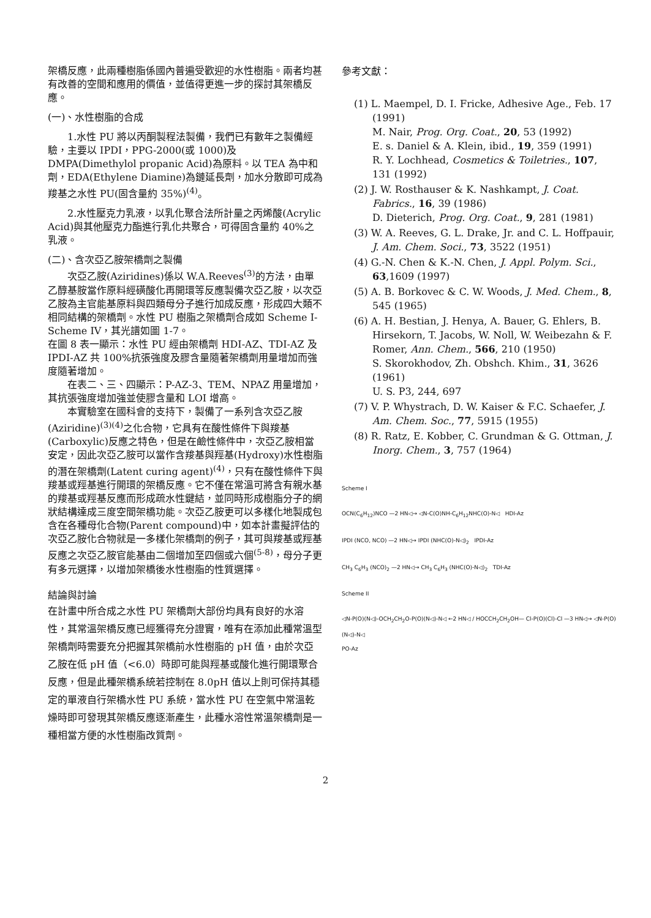架橋反應，此兩種樹脂係國內普遍受歡迎的水性樹脂。兩者均甚有改善的空間和應用的價值，並值得更進一步的探討其架橋反應。
(一)、水性樹脂的合成
1.水性 PU 將以丙酮製程法製備，我們已有數年之製備經驗，主要以 IPDI，PPG-2000(或 1000)及 DMPA(Dimethylol propanic Acid)為原料。以 TEA 為中和劑，EDA(Ethylene Diamine)為鏈延長劑，加水分散即可成為羧基之水性 PU(固含量約 35%)<sup>(4)</sup>。
2.水性壓克力乳液，以乳化聚合法所計量之丙烯酸(Acrylic Acid)與其他壓克力酯進行乳化共聚合，可得固含量約 40%之乳液。
(二)、含次亞乙胺架橋劑之製備
次亞乙胺(Aziridines)係以 W.A.Reeves<sup>(3)</sup>的方法，由單乙醇基胺當作原料經磺酸化再開環等反應製備次亞乙胺，以次亞乙胺為主官能基原料與四類母分子進行加成反應，形成四大類不相同結構的架橋劑。水性 PU 樹脂之架橋劑合成如 Scheme I-Scheme IV，其光譜如圖 1-7。
在圖 8 表一顯示：水性 PU 經由架橋劑 HDI-AZ、TDI-AZ 及 IPDI-AZ 共 100%抗張強度及膠含量隨著架橋劑用量增加而強度隨著增加。
在表二、三、四顯示：P-AZ-3、TEM、NPAZ 用量增加，其抗張強度增加強並使膠含量和 LOI 增高。
本實驗室在國科會的支持下，製備了一系列含次亞乙胺(Aziridine)<sup>(3)(4)</sup>之化合物，它具有在酸性條件下與羧基(Carboxylic)反應之特色，但是在鹼性條件中，次亞乙胺相當安定，因此次亞乙胺可以當作含羧基與羥基(Hydroxy)水性樹脂的潛在架橋劑(Latent curing agent)<sup>(4)</sup>，只有在酸性條件下與羧基或羥基進行開環的架橋反應。它不僅在常溫可將含有親水基的羧基或羥基反應而形成疏水性鍵結，並同時形成樹脂分子的網狀結構達成三度空間架橋功能。次亞乙胺更可以多樣化地製成包含在各種母化合物(Parent compound)中，如本計畫擬評估的次亞乙胺化合物就是一多樣化架橋劑的例子，其可與羧基或羥基反應之次亞乙胺官能基由二個增加至四個或六個<sup>(5-8)</sup>，母分子更有多元選擇，以增加架橋後水性樹脂的性質選擇。
結論與討論
在計畫中所合成之水性 PU 架橋劑大部份均具有良好的水溶性，其常溫架橋反應已經獲得充分證實，唯有在添加此種常溫型架橋劑時需要充分把握其架橋前水性樹脂的 pH 值，由於次亞乙胺在低 pH 值（<6.0）時即可能與羥基或酸化進行開環聚合反應，但是此種架橋系統若控制在 8.0pH 值以上則可保持其穩定的單液自行架橋水性 PU 系統，當水性 PU 在空氣中常溫乾燥時即可發現其架橋反應逐漸產生，此種水溶性常溫架橋劑是一種相當方便的水性樹脂改質劑。
參考文獻：
(1) L. Maempel, D. I. Fricke, Adhesive Age., Feb. 17 (1991)
M. Nair, Prog. Org. Coat., 20, 53 (1992)
E. s. Daniel & A. Klein, ibid., 19, 359 (1991)
R. Y. Lochhead, Cosmetics & Toiletries., 107, 131 (1992)
(2) J. W. Rosthauser & K. Nashkampt, J. Coat. Fabrics., 16, 39 (1986)
D. Dieterich, Prog. Org. Coat., 9, 281 (1981)
(3) W. A. Reeves, G. L. Drake, Jr. and C. L. Hoffpauir, J. Am. Chem. Soci., 73, 3522 (1951)
(4) G.-N. Chen & K.-N. Chen, J. Appl. Polym. Sci., 63,1609 (1997)
(5) A. B. Borkovec & C. W. Woods, J. Med. Chem., 8, 545 (1965)
(6) A. H. Bestian, J. Henya, A. Bauer, G. Ehlers, B. Hirsekorn, T. Jacobs, W. Noll, W. Weibezahn & F. Romer, Ann. Chem., 566, 210 (1950)
S. Skorokhodov, Zh. Obshch. Khim., 31, 3626 (1961)
U. S. P3, 244, 697
(7) V. P. Whystrach, D. W. Kaiser & F.C. Schaefer, J. Am. Chem. Soc., 77, 5915 (1955)
(8) R. Ratz, E. Kobber, C. Grundman & G. Ottman, J. Inorg. Chem., 3, 757 (1964)
Scheme I
OCN(C<sub>6</sub>H<sub>12</sub>)NCO —2 HN◁→ ◁N-C(O)NH-C<sub>6</sub>H<sub>12</sub>NHC(O)-N◁ HDI-Az
IPDI (NCO, NCO) —2 HN◁→ IPDI (NHC(O)-N◁)<sub>2</sub> IPDI-Az
CH<sub>3</sub> C<sub>6</sub>H<sub>3</sub> (NCO)<sub>2</sub> —2 HN◁→ CH<sub>3</sub> C<sub>6</sub>H<sub>3</sub> (NHC(O)-N◁)<sub>2</sub> TDI-Az
Scheme II
◁N-P(O)(N◁)-OCH<sub>2</sub>CH<sub>2</sub>O-P(O)(N◁)-N◁ ←2 HN◁ / HOCCH<sub>2</sub>CH<sub>2</sub>OH— Cl-P(O)(Cl)-Cl —3 HN◁→ ◁N-P(O)(N◁)-N◁
PO-Az
2